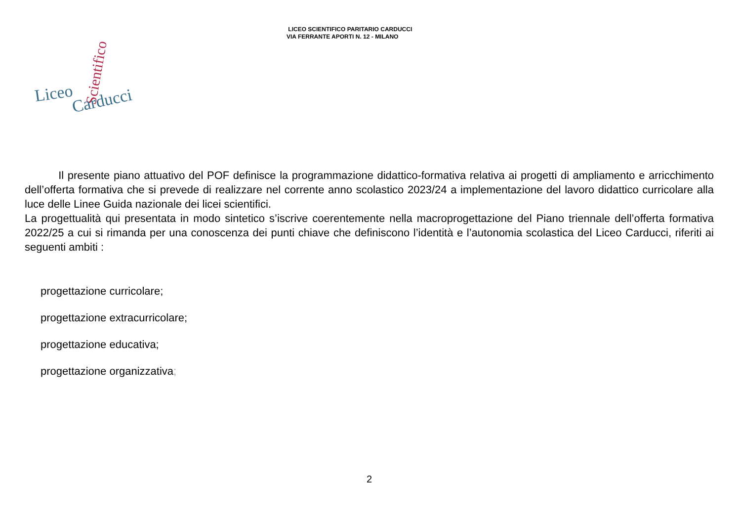LICEO SCIENTIFICO PARITARIO CARDUCCI
VIA FERRANTE APORTI N. 12 - MILANO
Liceo
Scientifico
Carducci
Il presente piano attuativo del POF definisce la programmazione didattico-formativa relativa ai progetti di ampliamento e arricchimento dell’offerta formativa che si prevede di realizzare nel corrente anno scolastico 2023/24 a implementazione del lavoro didattico curricolare alla luce delle Linee Guida nazionale dei licei scientifici.
La progettualità qui presentata in modo sintetico s’iscrive coerentemente nella macroprogettazione del Piano triennale dell’offerta formativa 2022/25 a cui si rimanda per una conoscenza dei punti chiave che definiscono l’identità e l’autonomia scolastica del Liceo Carducci, riferiti ai seguenti ambiti :
progettazione curricolare;
progettazione extracurricolare;
progettazione educativa;
progettazione organizzativa;
2